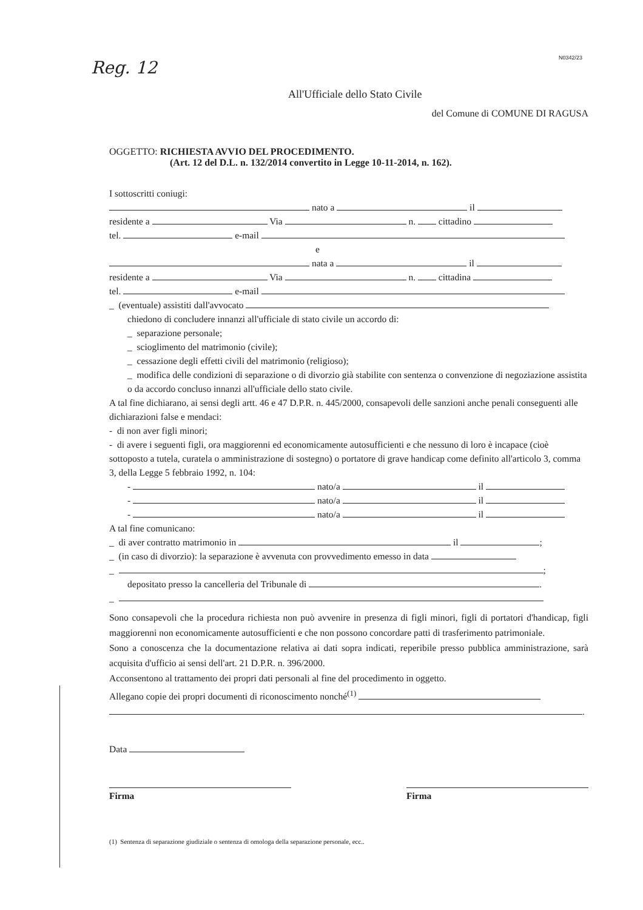Reg. 12
N0342/23
All'Ufficiale dello Stato Civile
del Comune di COMUNE DI RAGUSA
OGGETTO: RICHIESTA AVVIO DEL PROCEDIMENTO.
(Art. 12 del D.L. n. 132/2014 convertito in Legge 10-11-2014, n. 162).
I sottoscritti coniugi:
nato a il
residente a Via n. cittadino
tel. e-mail
e
nata a il
residente a Via n. cittadina
tel. e-mail
_ (eventuale) assistiti dall'avvocato
chiedono di concludere innanzi all'ufficiale di stato civile un accordo di:
_ separazione personale;
_ scioglimento del matrimonio (civile);
_ cessazione degli effetti civili del matrimonio (religioso);
_ modifica delle condizioni di separazione o di divorzio già stabilite con sentenza o convenzione di negoziazione assistita o da accordo concluso innanzi all'ufficiale dello stato civile.
A tal fine dichiarano, ai sensi degli artt. 46 e 47 D.P.R. n. 445/2000, consapevoli delle sanzioni anche penali conseguenti alle dichiarazioni false e mendaci:
- di non aver figli minori;
- di avere i seguenti figli, ora maggiorenni ed economicamente autosufficienti e che nessuno di loro è incapace (cioè sottoposto a tutela, curatela o amministrazione di sostegno) o portatore di grave handicap come definito all'articolo 3, comma 3, della Legge 5 febbraio 1992, n. 104:
- nato/a il
- nato/a il
- nato/a il
A tal fine comunicano:
_ di aver contratto matrimonio in il ;
_ (in caso di divorzio): la separazione è avvenuta con provvedimento emesso in data
_ ;
depositato presso la cancelleria del Tribunale di .
_
Sono consapevoli che la procedura richiesta non può avvenire in presenza di figli minori, figli di portatori d'handicap, figli maggiorenni non economicamente autosufficienti e che non possono concordare patti di trasferimento patrimoniale.
Sono a conoscenza che la documentazione relativa ai dati sopra indicati, reperibile presso pubblica amministrazione, sarà acquisita d'ufficio ai sensi dell'art. 21 D.P.R. n. 396/2000.
Acconsentono al trattamento dei propri dati personali al fine del procedimento in oggetto.
Allegano copie dei propri documenti di riconoscimento nonché<sup>(1)</sup>
.
Data
Firma
Firma
(1) Sentenza di separazione giudiziale o sentenza di omologa della separazione personale, ecc..